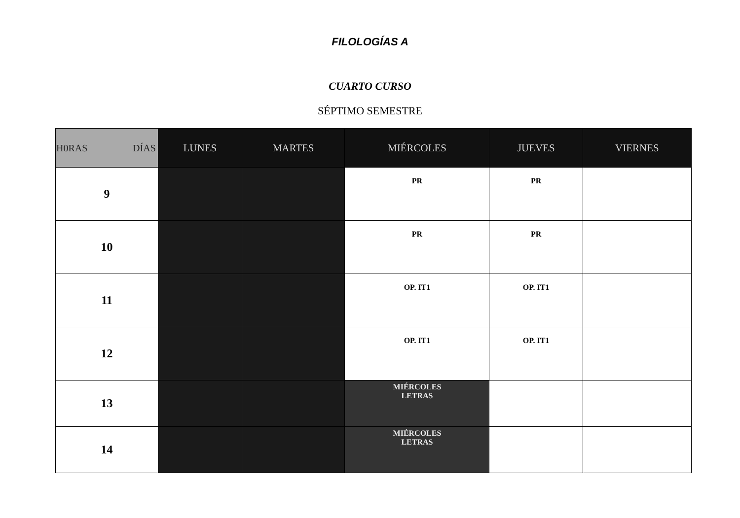FILOLOGÍAS A
CUARTO CURSO
SÉPTIMO SEMESTRE
| H0RAS DÍAS | LUNES | MARTES | MIÉRCOLES | JUEVES | VIERNES |
| --- | --- | --- | --- | --- | --- |
| 9 | | | PR | PR | |
| 10 | | | PR | PR | |
| 11 | | | OP. IT1 | OP. IT1 | |
| 12 | | | OP. IT1 | OP. IT1 | |
| 13 | | | MIÉRCOLES LETRAS | | |
| 14 | | | MIÉRCOLES LETRAS | | |